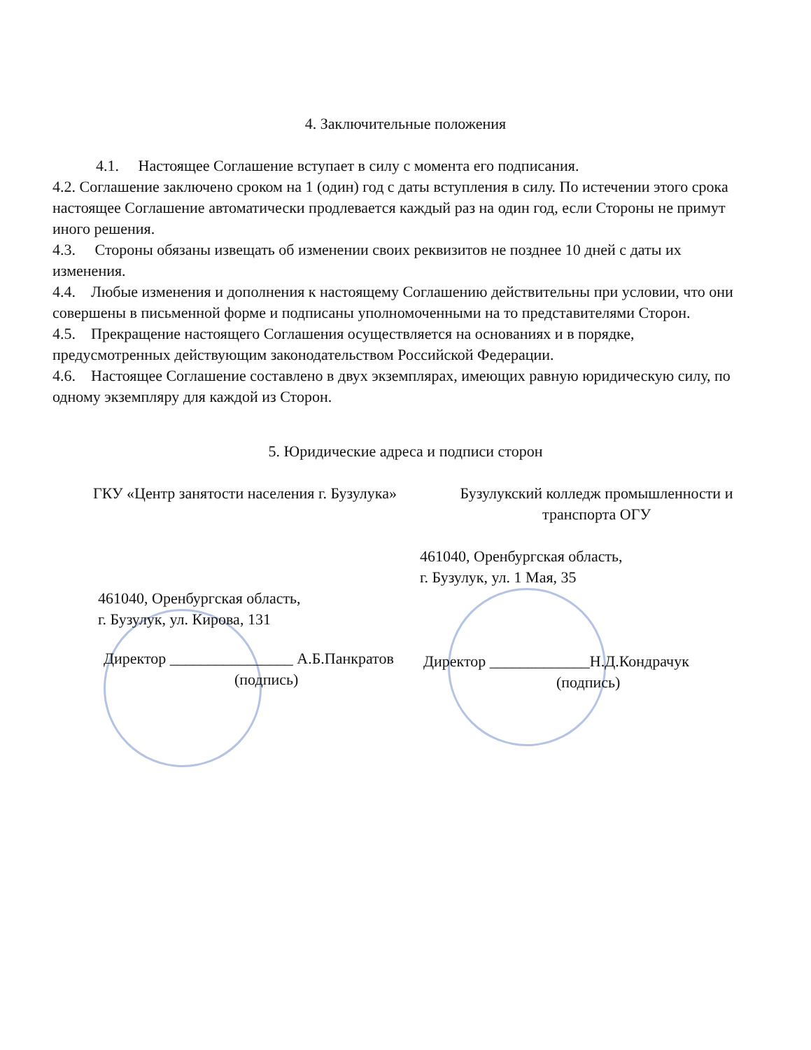4. Заключительные положения
4.1. Настоящее Соглашение вступает в силу с момента его подписания.
4.2. Соглашение заключено сроком на 1 (один) год с даты вступления в силу. По истечении этого срока настоящее Соглашение автоматически продлевается каждый раз на один год, если Стороны не примут иного решения.
4.3. Стороны обязаны извещать об изменении своих реквизитов не позднее 10 дней с даты их изменения.
4.4. Любые изменения и дополнения к настоящему Соглашению действительны при условии, что они совершены в письменной форме и подписаны уполномоченными на то представителями Сторон.
4.5. Прекращение настоящего Соглашения осуществляется на основаниях и в порядке, предусмотренных действующим законодательством Российской Федерации.
4.6. Настоящее Соглашение составлено в двух экземплярах, имеющих равную юридическую силу, по одному экземпляру для каждой из Сторон.
5. Юридические адреса и подписи сторон
ГКУ «Центр занятости населения г. Бузулука»
461040, Оренбургская область,
г. Бузулук, ул. Кирова, 131
Директор ________________ А.Б.Панкратов
(подпись)
Бузулукский колледж промышленности и транспорта ОГУ
461040, Оренбургская область,
г. Бузулук, ул. 1 Мая, 35
Директор _____________Н.Д.Кондрачук
(подпись)